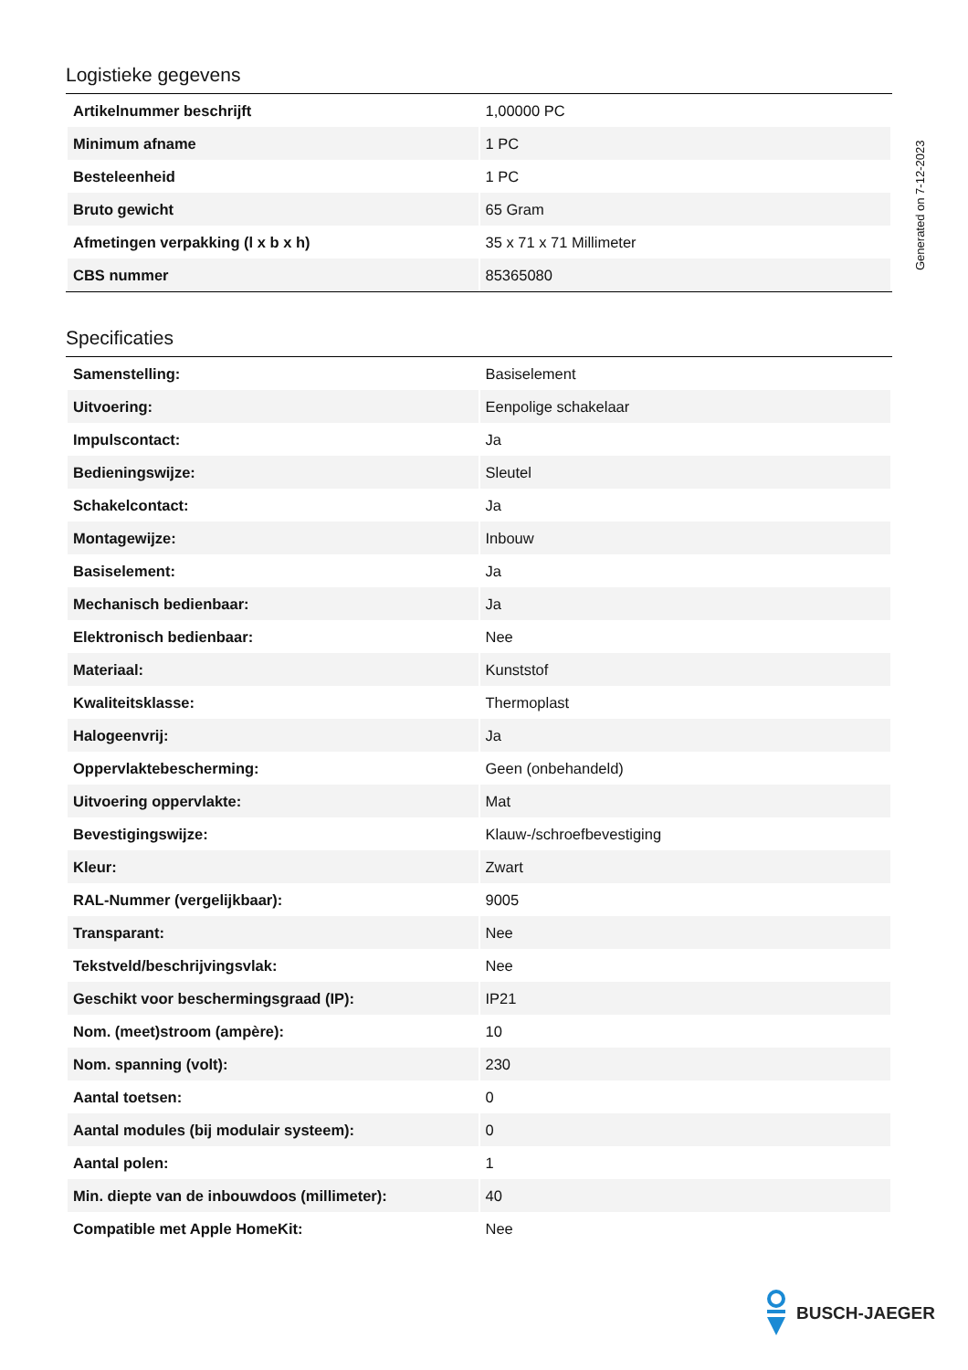Logistieke gegevens
| Artikelnummer beschrijft | 1,00000 PC |
| Minimum afname | 1 PC |
| Besteleenheid | 1 PC |
| Bruto gewicht | 65 Gram |
| Afmetingen verpakking (l x b x h) | 35 x 71 x 71 Millimeter |
| CBS nummer | 85365080 |
Specificaties
| Samenstelling: | Basiselement |
| Uitvoering: | Eenpolige schakelaar |
| Impulscontact: | Ja |
| Bedieningswijze: | Sleutel |
| Schakelcontact: | Ja |
| Montagewijze: | Inbouw |
| Basiselement: | Ja |
| Mechanisch bedienbaar: | Ja |
| Elektronisch bedienbaar: | Nee |
| Materiaal: | Kunststof |
| Kwaliteitsklasse: | Thermoplast |
| Halogeenvrij: | Ja |
| Oppervlaktebescherming: | Geen (onbehandeld) |
| Uitvoering oppervlakte: | Mat |
| Bevestigingswijze: | Klauw-/schroefbevestiging |
| Kleur: | Zwart |
| RAL-Nummer (vergelijkbaar): | 9005 |
| Transparant: | Nee |
| Tekstveld/beschrijvingsvlak: | Nee |
| Geschikt voor beschermingsgraad (IP): | IP21 |
| Nom. (meet)stroom (ampère): | 10 |
| Nom. spanning (volt): | 230 |
| Aantal toetsen: | 0 |
| Aantal modules (bij modulair systeem): | 0 |
| Aantal polen: | 1 |
| Min. diepte van de inbouwdoos (millimeter): | 40 |
| Compatible met Apple HomeKit: | Nee |
Generated on 7-12-2023
BUSCH-JAEGER